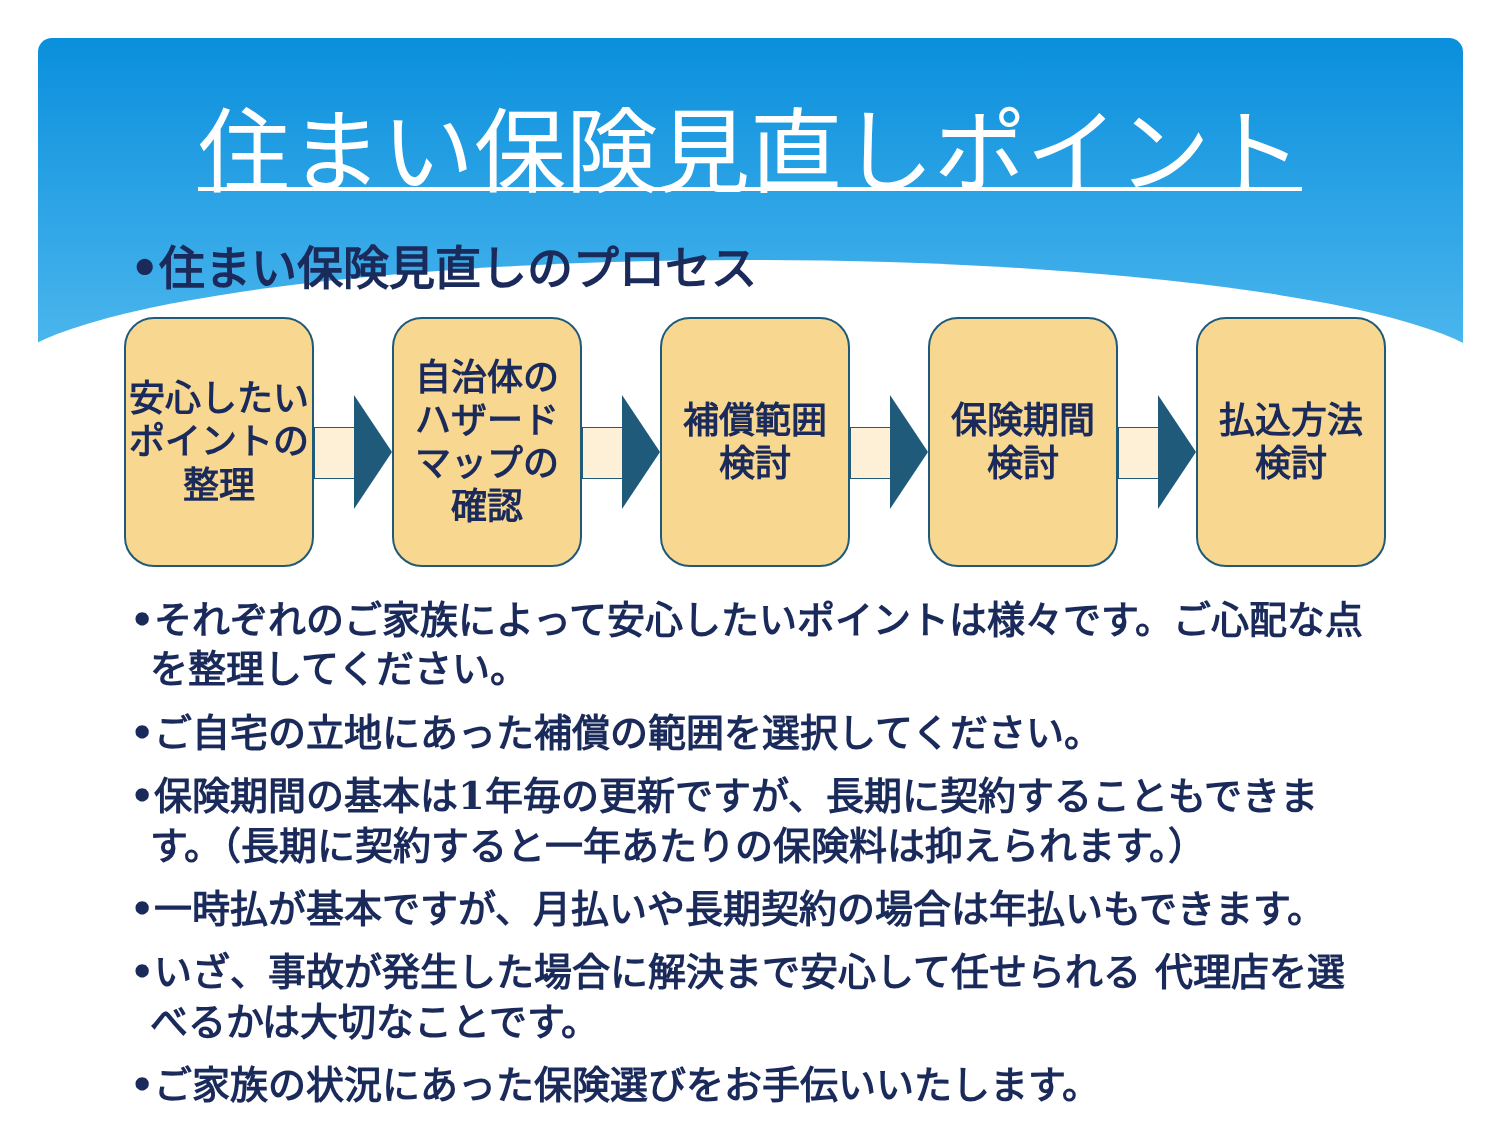住まい保険見直しポイント
•住まい保険見直しのプロセス
安心したい
ポイントの
整理
自治体の
ハザード
マップの
確認
補償範囲
検討
保険期間
検討
払込方法
検討
•それぞれのご家族によって安心したいポイントは様々です。ご心配な点を整理してください。
•ご自宅の立地にあった補償の範囲を選択してください。
•保険期間の基本は1年毎の更新ですが、長期に契約することもできます。（長期に契約すると一年あたりの保険料は抑えられます。）
•一時払が基本ですが、月払いや長期契約の場合は年払いもできます。
•いざ、事故が発生した場合に解決まで安心して任せられる 代理店を選べるかは大切なことです。
•ご家族の状況にあった保険選びをお手伝いいたします。